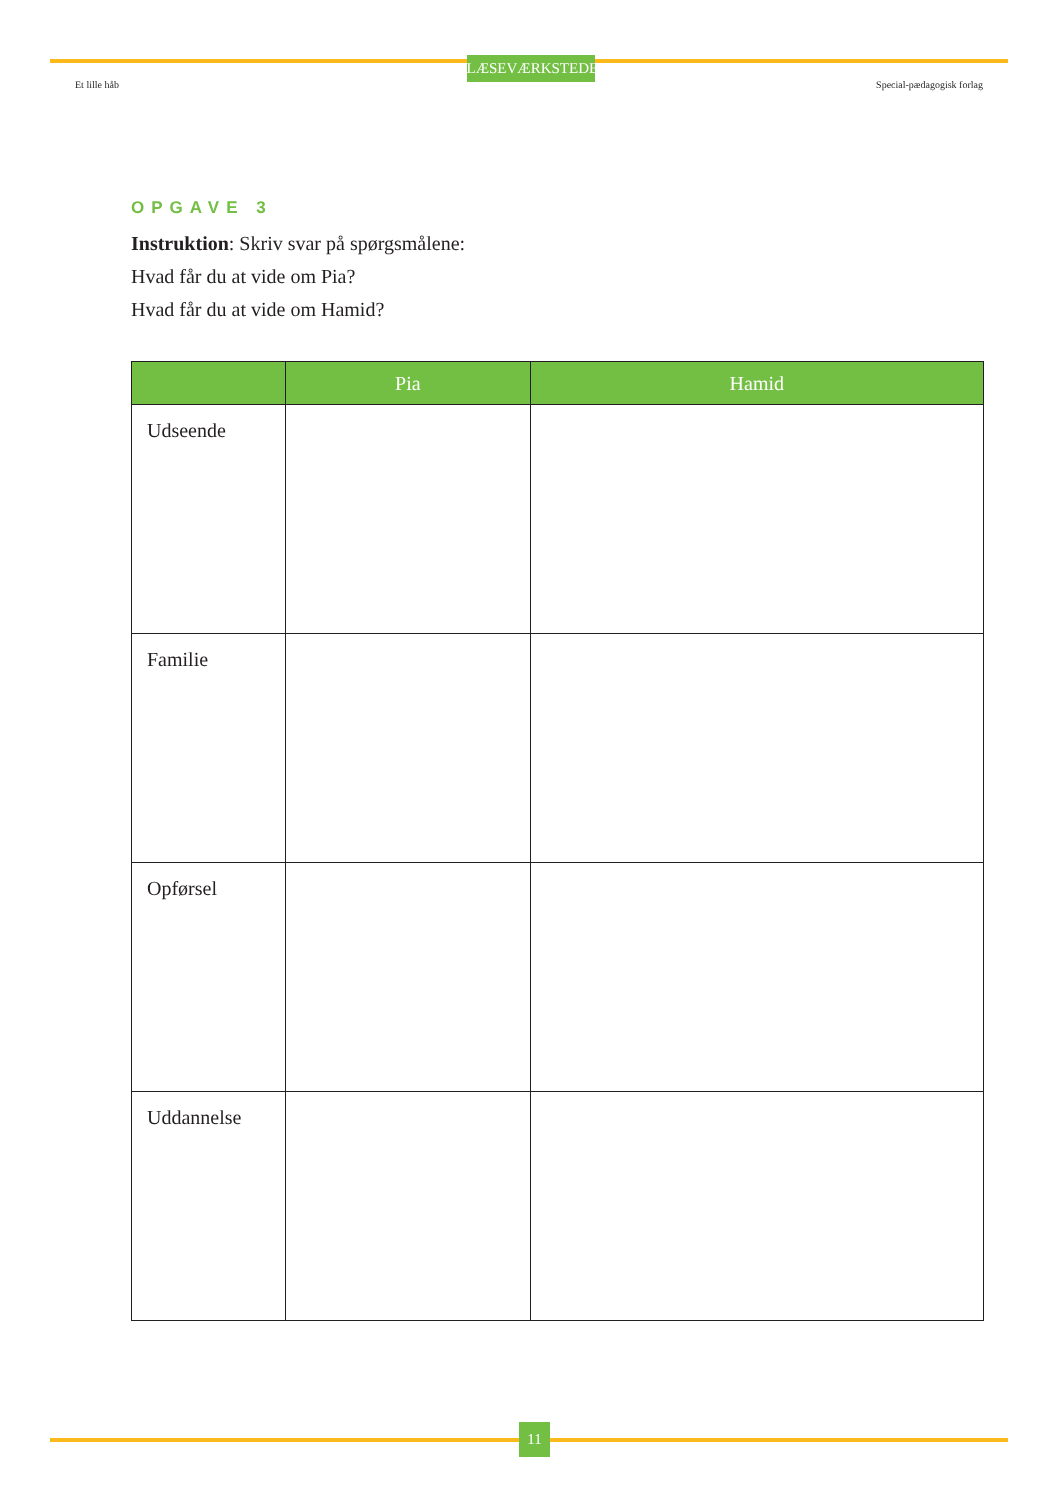LÆSEVÆRKSTEDET
Et lille håb Special-pædagogisk forlag
OPGAVE 3
Instruktion: Skriv svar på spørgsmålene:
Hvad får du at vide om Pia?
Hvad får du at vide om Hamid?
| | Pia | Hamid |
| --- | --- | --- |
| Udseende | | |
| Familie | | |
| Opførsel | | |
| Uddannelse | | |
11